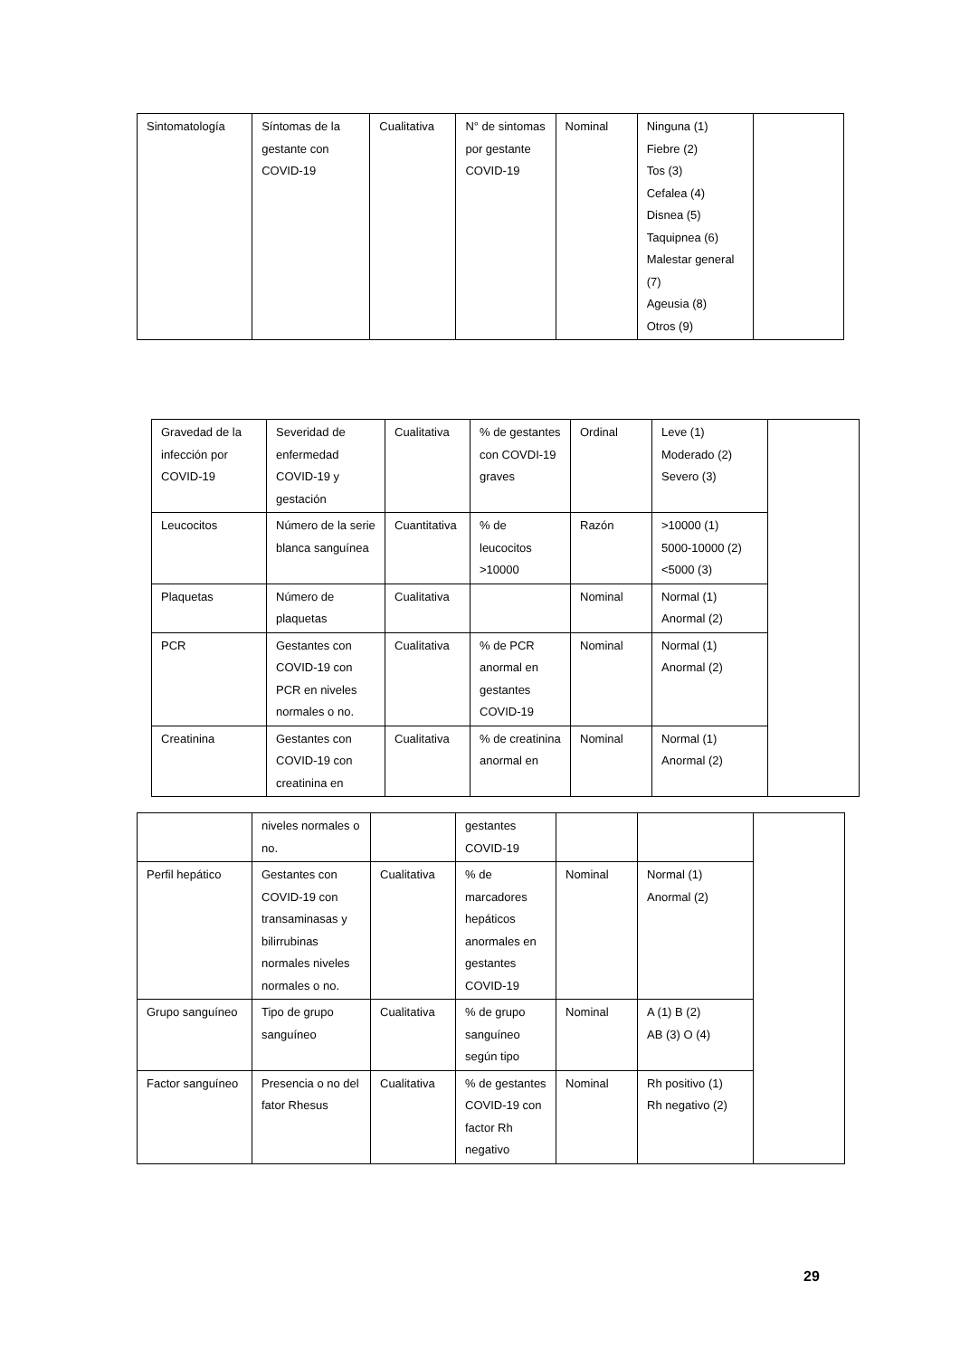| Sintomatología | Síntomas de la gestante con COVID-19 | Cualitativa | N° de sintomas por gestante COVID-19 | Nominal | Ninguna (1) Fiebre (2) Tos (3) Cefalea (4) Disnea (5) Taquipnea (6) Malestar general (7) Ageusia (8) Otros (9) | |
| Gravedad de la infección por COVID-19 | Severidad de enfermedad COVID-19 y gestación | Cualitativa | % de gestantes con COVDI-19 graves | Ordinal | Leve (1) Moderado (2) Severo (3) | |
| Leucocitos | Número de la serie blanca sanguínea | Cuantitativa | % de leucocitos >10000 | Razón | >10000 (1) 5000-10000 (2) <5000 (3) | |
| Plaquetas | Número de plaquetas | Cualitativa | | Nominal | Normal (1) Anormal (2) | |
| PCR | Gestantes con COVID-19 con PCR en niveles normales o no. | Cualitativa | % de PCR anormal en gestantes COVID-19 | Nominal | Normal (1) Anormal (2) | |
| Creatinina | Gestantes con COVID-19 con creatinina en | Cualitativa | % de creatinina anormal en | Nominal | Normal (1) Anormal (2) | |
| | niveles normales o no. | | gestantes COVID-19 | | | |
| Perfil hepático | Gestantes con COVID-19 con transaminasas y bilirrubinas normales niveles normales o no. | Cualitativa | % de marcadores hepáticos anormales en gestantes COVID-19 | Nominal | Normal (1) Anormal (2) | |
| Grupo sanguíneo | Tipo de grupo sanguíneo | Cualitativa | % de grupo sanguíneo según tipo | Nominal | A (1) B (2) AB (3) O (4) | |
| Factor sanguíneo | Presencia o no del fator Rhesus | Cualitativa | % de gestantes COVID-19 con factor Rh negativo | Nominal | Rh positivo (1) Rh negativo (2) | |
29